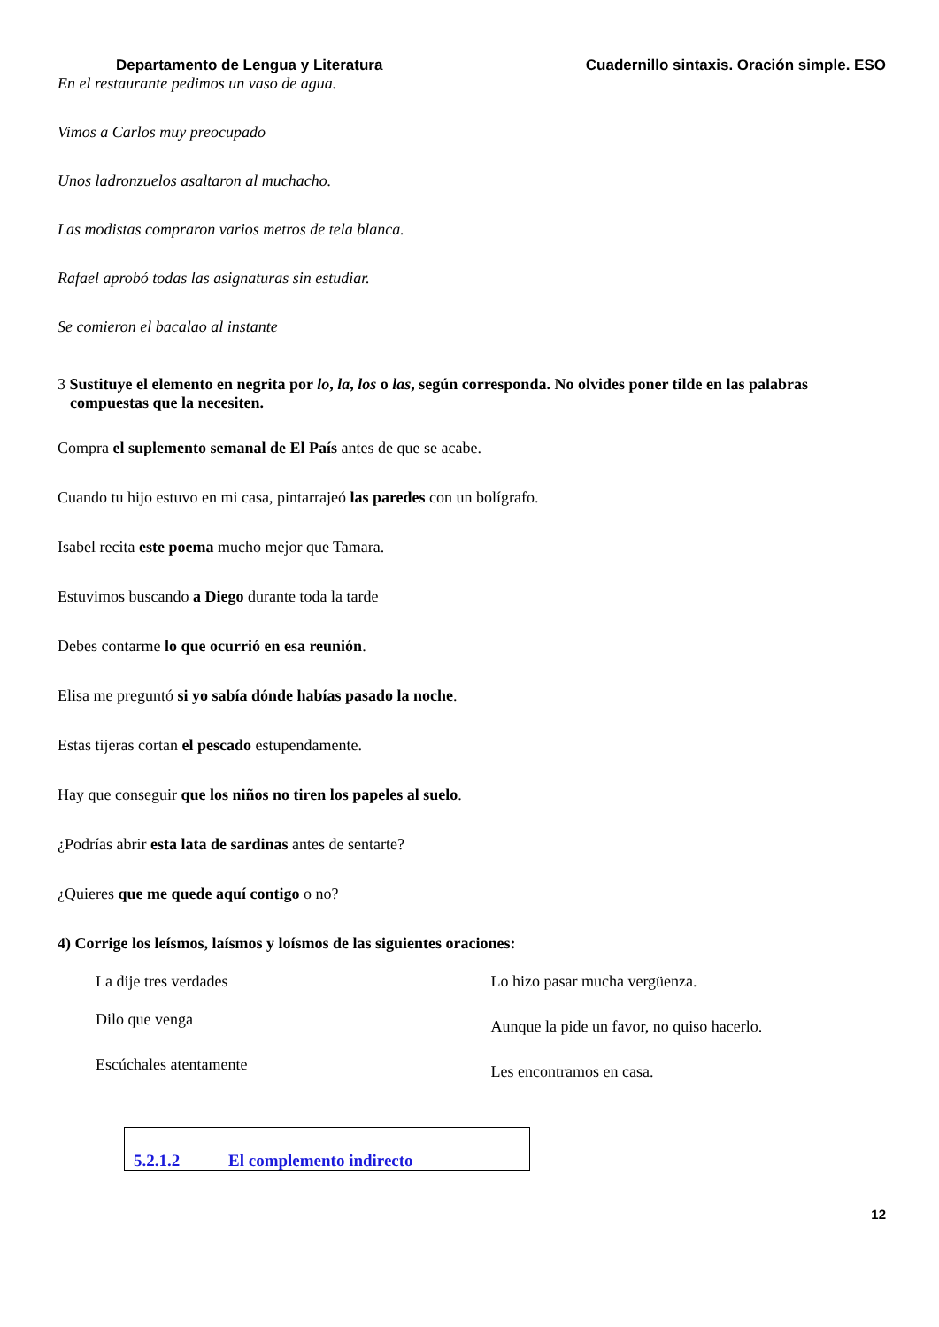Departamento de Lengua y Literatura Cuadernillo sintaxis. Oración simple. ESO
En el restaurante pedimos un vaso de agua.
Vimos a Carlos muy preocupado
Unos ladronzuelos asaltaron al muchacho.
Las modistas compraron varios metros de tela blanca.
Rafael aprobó todas las asignaturas sin estudiar.
Se comieron el bacalao al instante
3 Sustituye el elemento en negrita por lo, la, los o las, según corresponda. No olvides poner tilde en las palabras compuestas que la necesiten.
Compra el suplemento semanal de El País antes de que se acabe.
Cuando tu hijo estuvo en mi casa, pintarrajeó las paredes con un bolígrafo.
Isabel recita este poema mucho mejor que Tamara.
Estuvimos buscando a Diego durante toda la tarde
Debes contarme lo que ocurrió en esa reunión.
Elisa me preguntó si yo sabía dónde habías pasado la noche.
Estas tijeras cortan el pescado estupendamente.
Hay que conseguir que los niños no tiren los papeles al suelo.
¿Podrías abrir esta lata de sardinas antes de sentarte?
¿Quieres que me quede aquí contigo o no?
4) Corrige los leísmos, laísmos y loísmos de las siguientes oraciones:
La dije tres verdades
Dilo que venga
Escúchales atentamente
Lo hizo pasar mucha vergüenza.
Aunque la pide un favor, no quiso hacerlo.
Les encontramos en casa.
| 5.2.1.2 | El complemento indirecto |
12